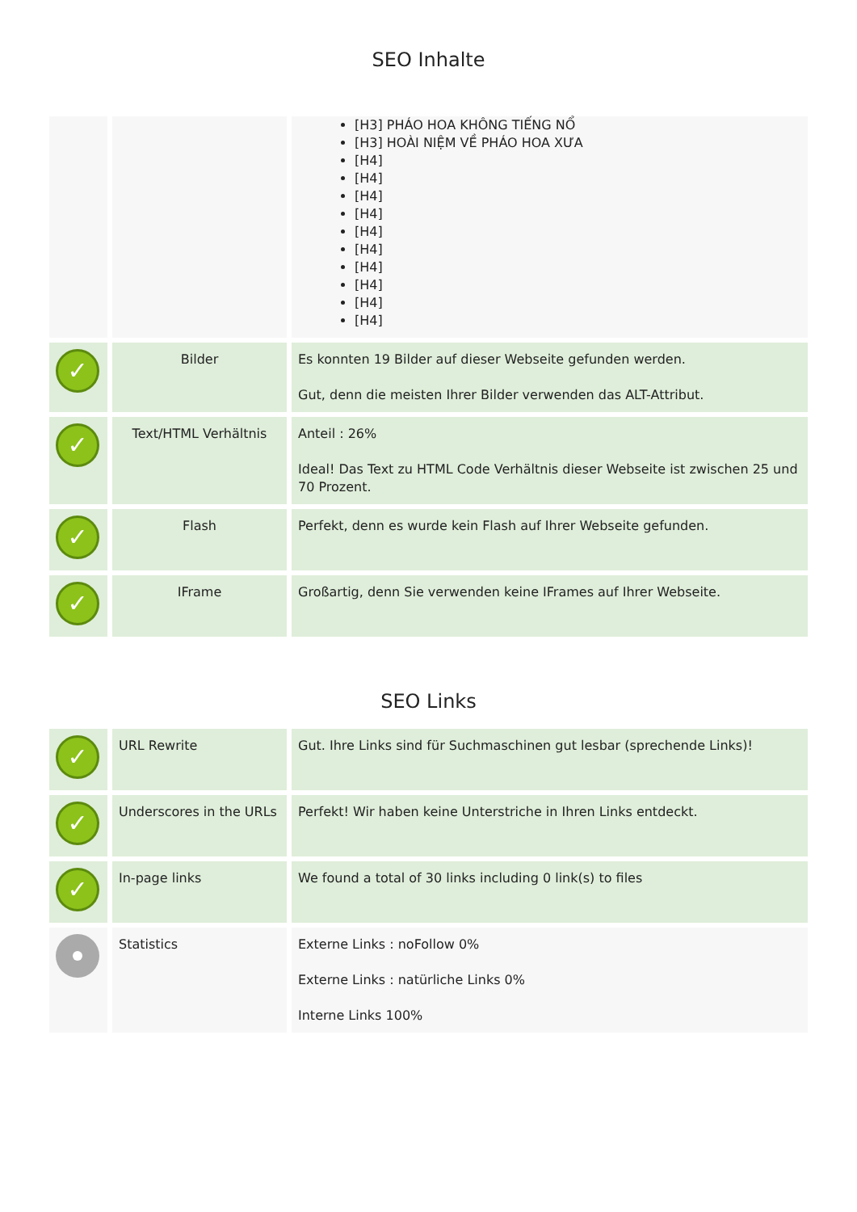SEO Inhalte
| | | [H3] PHÁO HOA KHÔNG TIẾNG NỔ [H3] HOÀI NIỆM VỀ PHÁO HOA XƯA [H4] [H4] [H4] [H4] [H4] [H4] [H4] [H4] [H4] [H4] |
| ✓ | Bilder | Es konnten 19 Bilder auf dieser Webseite gefunden werden. Gut, denn die meisten Ihrer Bilder verwenden das ALT-Attribut. |
| ✓ | Text/HTML Verhältnis | Anteil : 26% Ideal! Das Text zu HTML Code Verhältnis dieser Webseite ist zwischen 25 und 70 Prozent. |
| ✓ | Flash | Perfekt, denn es wurde kein Flash auf Ihrer Webseite gefunden. |
| ✓ | IFrame | Großartig, denn Sie verwenden keine IFrames auf Ihrer Webseite. |
SEO Links
| ✓ | URL Rewrite | Gut. Ihre Links sind für Suchmaschinen gut lesbar (sprechende Links)! |
| ✓ | Underscores in the URLs | Perfekt! Wir haben keine Unterstriche in Ihren Links entdeckt. |
| ✓ | In-page links | We found a total of 30 links including 0 link(s) to files |
| | Statistics | Externe Links : noFollow 0% Externe Links : natürliche Links 0% Interne Links 100% |